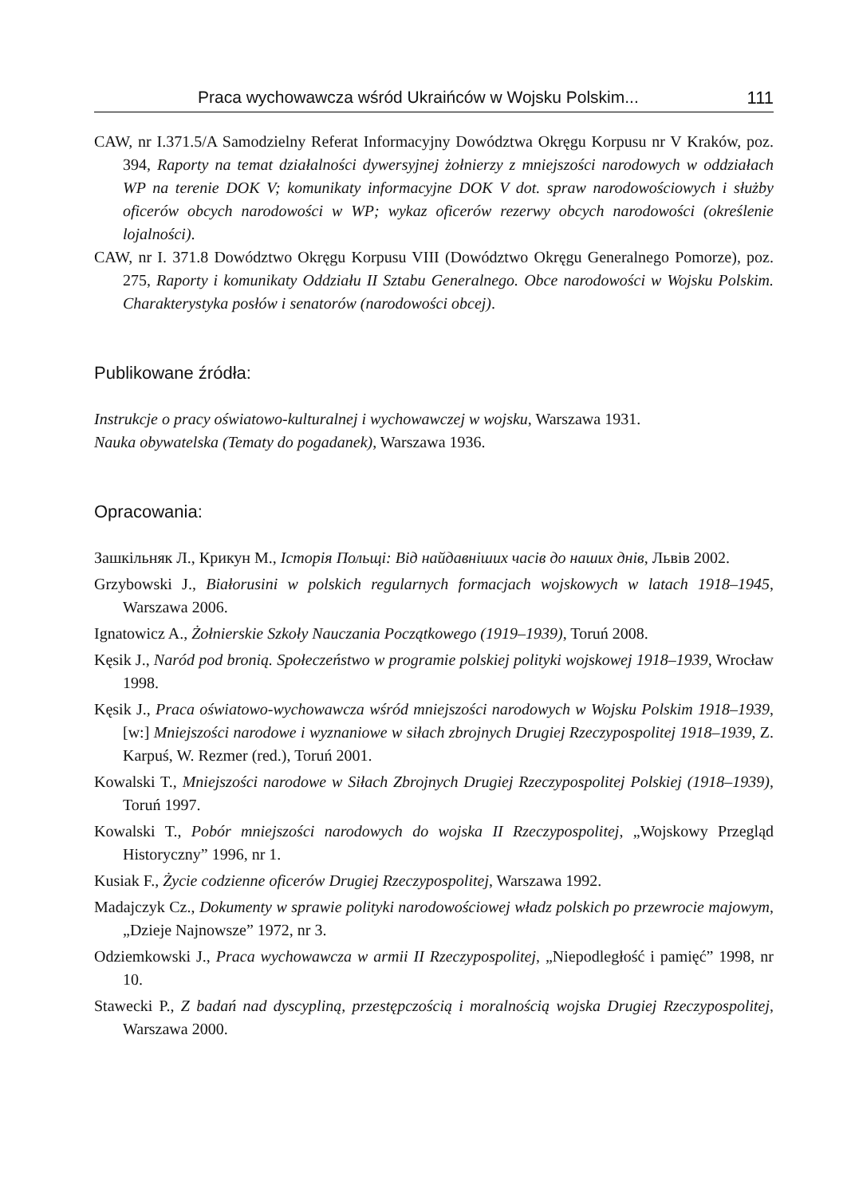Praca wychowawcza wśród Ukraińców w Wojsku Polskim... 111
CAW, nr I.371.5/A Samodzielny Referat Informacyjny Dowództwa Okręgu Korpusu nr V Kraków, poz. 394, Raporty na temat działalności dywersyjnej żołnierzy z mniejszości narodowych w oddziałach WP na terenie DOK V; komunikaty informacyjne DOK V dot. spraw narodowościowych i służby oficerów obcych narodowości w WP; wykaz oficerów rezerwy obcych narodowości (określenie lojalności).
CAW, nr I. 371.8 Dowództwo Okręgu Korpusu VIII (Dowództwo Okręgu Generalnego Pomorze), poz. 275, Raporty i komunikaty Oddziału II Sztabu Generalnego. Obce narodowości w Wojsku Polskim. Charakterystyka posłów i senatorów (narodowości obcej).
Publikowane źródła:
Instrukcje o pracy oświatowo-kulturalnej i wychowawczej w wojsku, Warszawa 1931.
Nauka obywatelska (Tematy do pogadanek), Warszawa 1936.
Opracowania:
Зашкільняк Л., Крикун М., Історія Польщі: Від найдавніших часів до наших днів, Львів 2002.
Grzybowski J., Białorusini w polskich regularnych formacjach wojskowych w latach 1918–1945, Warszawa 2006.
Ignatowicz A., Żołnierskie Szkoły Nauczania Początkowego (1919–1939), Toruń 2008.
Kęsik J., Naród pod bronią. Społeczeństwo w programie polskiej polityki wojskowej 1918–1939, Wrocław 1998.
Kęsik J., Praca oświatowo-wychowawcza wśród mniejszości narodowych w Wojsku Polskim 1918–1939, [w:] Mniejszości narodowe i wyznaniowe w siłach zbrojnych Drugiej Rzeczypospolitej 1918–1939, Z. Karpuś, W. Rezmer (red.), Toruń 2001.
Kowalski T., Mniejszości narodowe w Siłach Zbrojnych Drugiej Rzeczypospolitej Polskiej (1918–1939), Toruń 1997.
Kowalski T., Pobór mniejszości narodowych do wojska II Rzeczypospolitej, „Wojskowy Przegląd Historyczny” 1996, nr 1.
Kusiak F., Życie codzienne oficerów Drugiej Rzeczypospolitej, Warszawa 1992.
Madajczyk Cz., Dokumenty w sprawie polityki narodowościowej władz polskich po przewrocie majowym, „Dzieje Najnowsze” 1972, nr 3.
Odziemkowski J., Praca wychowawcza w armii II Rzeczypospolitej, „Niepodległość i pamięć” 1998, nr 10.
Stawecki P., Z badań nad dyscypliną, przestępczością i moralnością wojska Drugiej Rzeczypospolitej, Warszawa 2000.